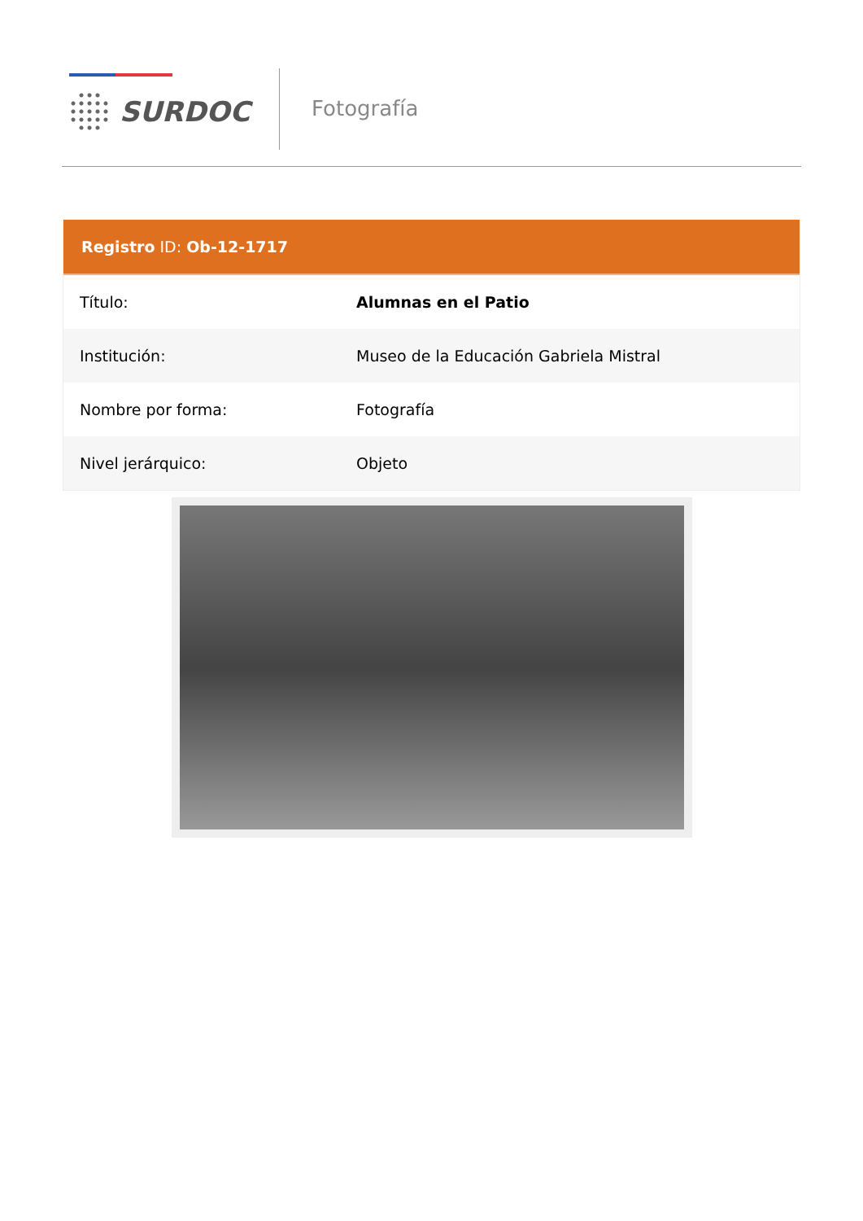SURDOC Fotografía
Registro ID: Ob-12-1717
| Título: | Alumnas en el Patio |
| Institución: | Museo de la Educación Gabriela Mistral |
| Nombre por forma: | Fotografía |
| Nivel jerárquico: | Objeto |